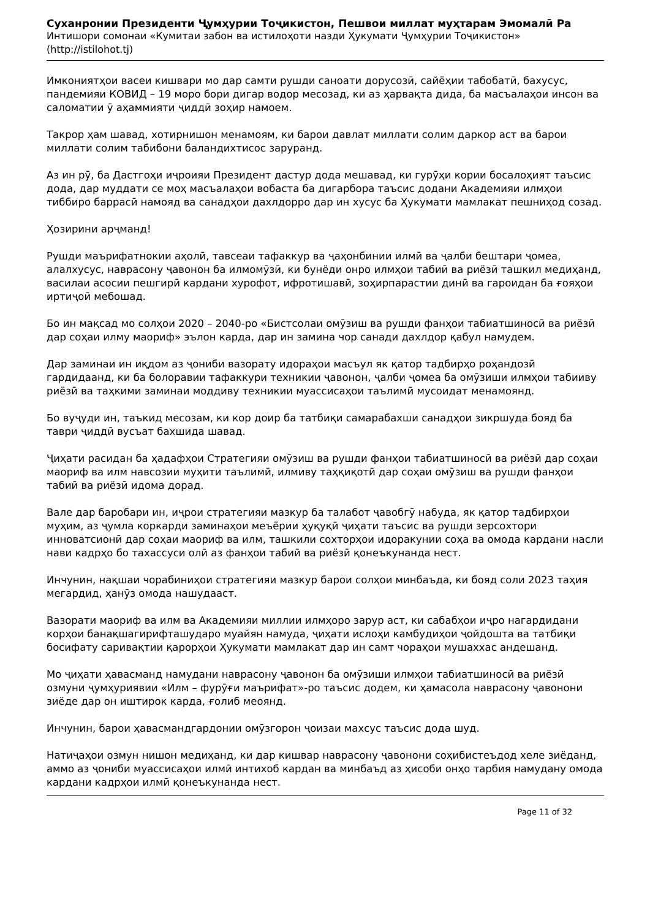Суханронии Президенти Ҷумҳурии Тоҷикистон, Пешвои миллат муҳтарам Эмомалӣ Ра
Интишори сомонаи «Кумитаи забон ва истилоҳоти назди Ҳукумати Ҷумҳурии Тоҷикистон» (http://istilohot.tj)
Имкониятҳои васеи кишвари мо дар самти рушди саноати дорусозӣ, сайёҳии табобатӣ, бахусус, пандемияи КОВИД – 19 моро бори дигар водор месозад, ки аз ҳарвақта дида, ба масъалаҳои инсон ва саломатии ӯ аҳаммияти ҷиддӣ зоҳир намоем.
Такрор ҳам шавад, хотирнишон менамоям, ки барои давлат миллати солим даркор аст ва барои миллати солим табибони баландихтисос заруранд.
Аз ин рӯ, ба Дастгоҳи иҷроияи Президент дастур дода мешавад, ки гурӯҳи кории босалоҳият таъсис дода, дар муддати се моҳ масъалаҳои вобаста ба дигарбора таъсис додани Академияи илмҳои тиббиро баррасӣ намояд ва санадҳои дахлдорро дар ин хусус ба Ҳукумати мамлакат пешниҳод созад.
Ҳозирини арҷманд!
Рушди маърифатнокии аҳолӣ, тавсеаи тафаккур ва ҷаҳонбинии илмӣ ва ҷалби бештари ҷомеа, алалхусус, наврасону ҷавонон ба илмомӯзӣ, ки бунёди онро илмҳои табиӣ ва риёзӣ ташкил медиҳанд, василаи асосии пешгирӣ кардани хурофот, ифротишавӣ, зоҳирпарастии динӣ ва гароидан ба ғояҳои иртиҷоӣ мебошад.
Бо ин мақсад мо солҳои 2020 – 2040-ро «Бистсолаи омӯзиш ва рушди фанҳои табиатшиносӣ ва риёзӣ дар соҳаи илму маориф» эълон карда, дар ин замина чор санади дахлдор қабул намудем.
Дар заминаи ин иқдом аз ҷониби вазорату идораҳои масъул як қатор тадбирҳо роҳандозӣ гардидаанд, ки ба болоравии тафаккури техникии ҷавонон, ҷалби ҷомеа ба омӯзиши илмҳои табииву риёзӣ ва таҳкими заминаи моддиву техникии муассисаҳои таълимӣ мусоидат менамоянд.
Бо вуҷуди ин, таъкид месозам, ки кор доир ба татбиқи самарабахши санадҳои зикршуда бояд ба таври ҷиддӣ вусъат бахшида шавад.
Ҷиҳати расидан ба ҳадафҳои Стратегияи омӯзиш ва рушди фанҳои табиатшиносӣ ва риёзӣ дар соҳаи маориф ва илм навсозии муҳити таълимӣ, илмиву таҳқиқотӣ дар соҳаи омӯзиш ва рушди фанҳои табиӣ ва риёзӣ идома дорад.
Вале дар баробари ин, иҷрои стратегияи мазкур ба талабот ҷавобгӯ набуда, як қатор тадбирҳои муҳим, аз ҷумла коркарди заминаҳои меъёрии ҳуқуқӣ ҷиҳати таъсис ва рушди зерсохтори инноватсионӣ дар соҳаи маориф ва илм, ташкили сохторҳои идоракунии соҳа ва омода кардани насли нави кадрҳо бо тахассуси олӣ аз фанҳои табиӣ ва риёзӣ қонеъкунанда нест.
Инчунин, нақшаи чорабиниҳои стратегияи мазкур барои солҳои минбаъда, ки бояд соли 2023 таҳия мегардид, ҳанӯз омода нашудааст.
Вазорати маориф ва илм ва Академияи миллии илмҳоро зарур аст, ки сабабҳои иҷро нагардидани корҳои банақшагирифташударо муайян намуда, ҷиҳати ислоҳи камбудиҳои ҷойдошта ва татбиқи босифату саривақтии қарорҳои Ҳукумати мамлакат дар ин самт чораҳои мушаххас андешанд.
Мо ҷиҳати ҳавасманд намудани наврасону ҷавонон ба омӯзиши илмҳои табиатшиносӣ ва риёзӣ озмуни ҷумҳуриявии «Илм – фурӯғи маърифат»-ро таъсис додем, ки ҳамасола наврасону ҷавонони зиёде дар он иштирок карда, ғолиб меоянд.
Инчунин, барои ҳавасмандгардонии омӯзгорон ҷоизаи махсус таъсис дода шуд.
Натиҷаҳои озмун нишон медиҳанд, ки дар кишвар наврасону ҷавонони соҳибистеъдод хеле зиёданд, аммо аз ҷониби муассисаҳои илмӣ интихоб кардан ва минбаъд аз ҳисоби онҳо тарбия намудану омода кардани кадрҳои илмӣ қонеъкунанда нест.
Page 11 of 32